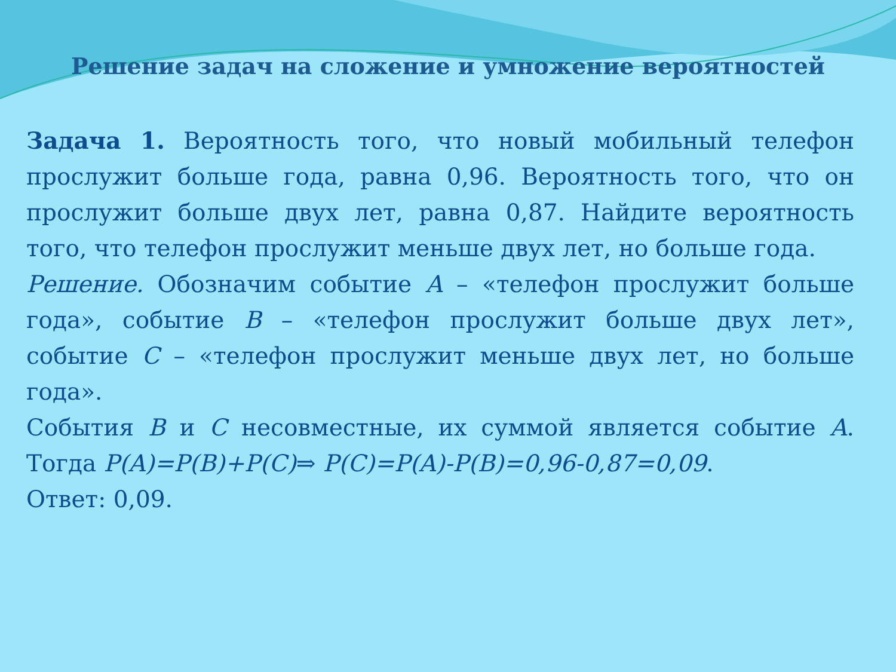Решение задач на сложение и умножение вероятностей
Задача 1. Вероятность того, что новый мобильный телефон прослужит больше года, равна 0,96. Вероятность того, что он прослужит больше двух лет, равна 0,87. Найдите вероятность того, что телефон прослужит меньше двух лет, но больше года.
Решение. Обозначим событие A – «телефон прослужит больше года», событие B – «телефон прослужит больше двух лет», событие C – «телефон прослужит меньше двух лет, но больше года».
События B и C несовместные, их суммой является событие A. Тогда P(A)=P(B)+P(C)⇒ P(C)=P(A)-P(B)=0,96-0,87=0,09.
Ответ: 0,09.